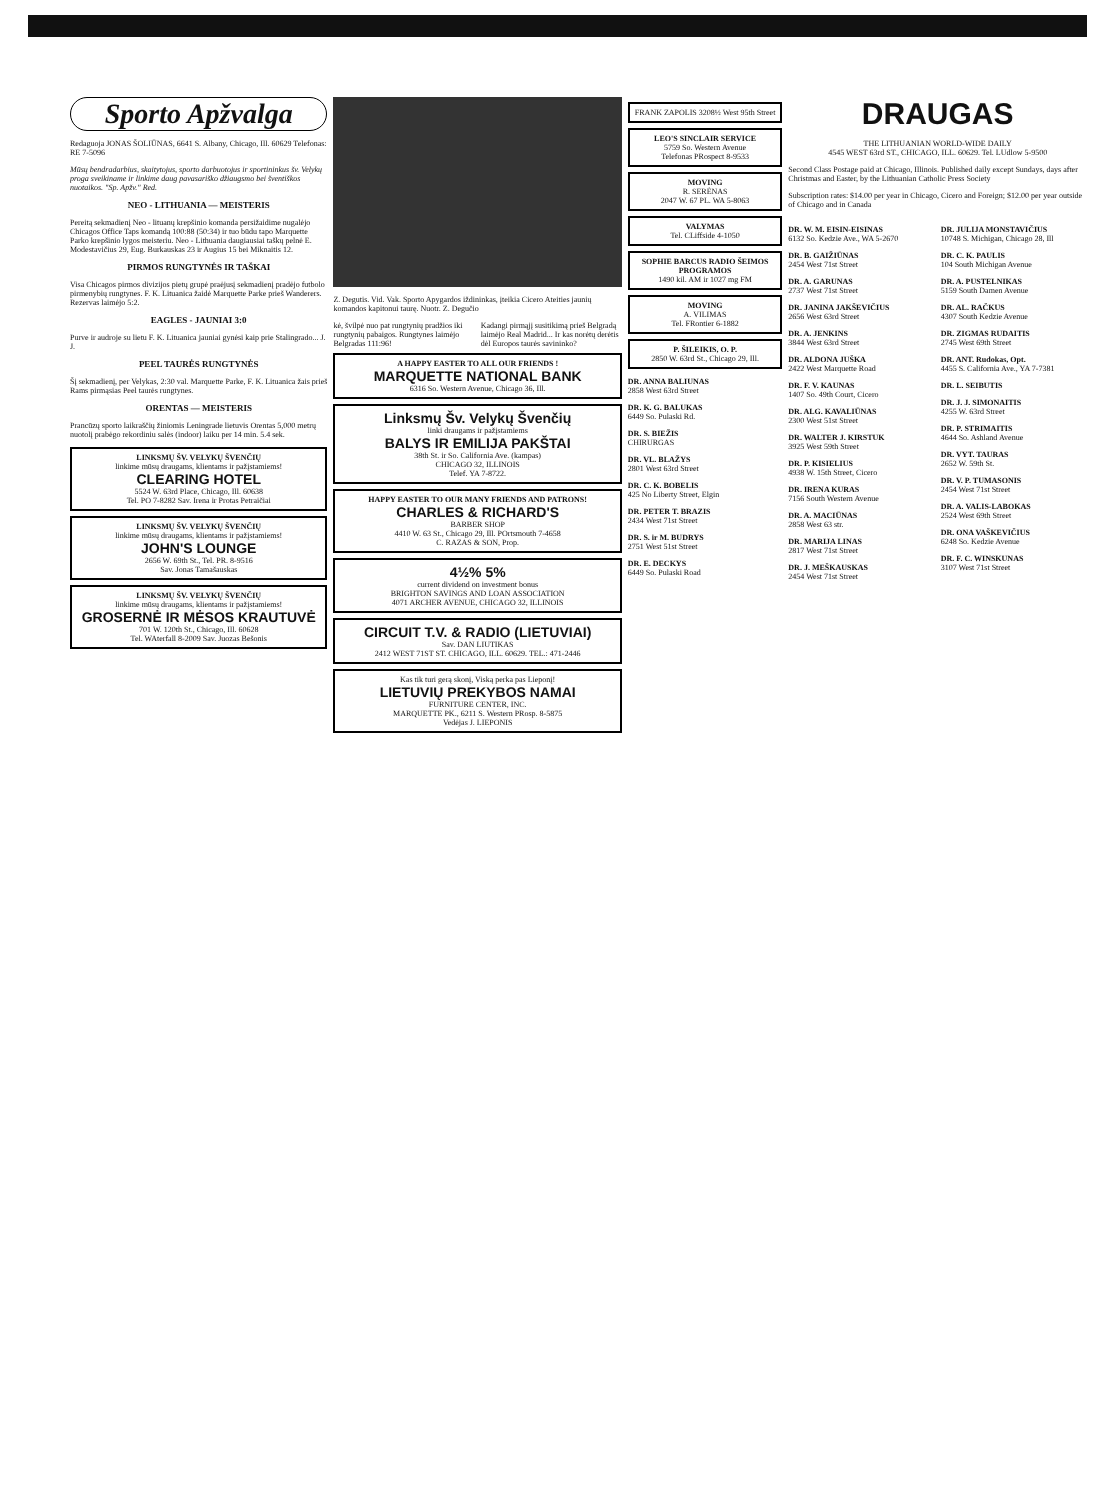Sporto Apžvalga
Redaguoja JONAS ŠOLIŪNAS, 6641 S. Albany, Chicago, Ill. 60629 Telefonas: RE 7-5096
Mūsų bendradarbius, skaitytojus, sporto darbuotojus ir sportininkus šv. Velykų proga sveikiname ir linkime daug pavasariško džiaugsmo bei šventiškos nuotaikos. "Sp. Apžv." Red.
NEO - LITHUANIA — MEISTERIS
Pereitą sekmadienį Neo - lituanų krepšinio komanda persižaidime nugalėjo Chicagos Office Taps komandą 100:88 (50:34) ir tuo būdu tapo Marquette Parko krepšinio lygos meisteriu. Neo - Lithuania daugiausiai taškų pelnė E. Modestavičius 29, Eug. Burkauskas 23 ir Augius 15 bei Miknaitis 12.
PIRMOS RUNGTYNĖS IR TAŠKAI
Visa Chicagos pirmos divizijos pietų grupė praėjusį sekmadienį pradėjo futbolo pirmenybių rungtynes. F. K. Lituanica žaidė Marquette Parke prieš Wanderers. Rezervas laimėjo 5:2.
EAGLES - JAUNIAI 3:0
Purve ir audroje su lietu F. K. Lituanica jauniai gynėsi kaip prie Stalingrado... J. J.
PEEL TAURĖS RUNGTYNĖS
Šį sekmadienį, per Velykas, 2:30 val. Marquette Parke, F. K. Lituanica žais prieš Rams pirmąsias Peel taurės rungtynes.
ORENTAS — MEISTERIS
Prancūzų sporto laikraščių žiniomis Leningrade lietuvis Orentas 5,000 metrų nuotolį prabėgo rekordiniu salės (indoor) laiku per 14 min. 5.4 sek.
LINKSMŲ ŠV. VELYKŲ ŠVENČIŲ
linkime mūsų draugams, klientams ir pažįstamiems!
CLEARING HOTEL
5524 W. 63rd Place, Chicago, Ill. 60638
Tel. PO 7-8282 Sav. Irena ir Protas Petraičiai
LINKSMŲ ŠV. VELYKŲ ŠVENČIŲ
linkime mūsų draugams, klientams ir pažįstamiems!
JOHN'S LOUNGE
2656 W. 69th St., Tel. PR. 8-9516
Sav. Jonas Tamašauskas
LINKSMŲ ŠV. VELYKŲ ŠVENČIŲ
linkime mūsų draugams, klientams ir pažįstamiems!
GROSERNĖ IR MĖSOS KRAUTUVĖ
701 W. 120th St., Chicago, Ill. 60628
Tel. WAterfall 8-2009 Sav. Juozas Bešonis
Z. Degutis. Vid. Vak. Sporto Apygardos iždininkas, įteikia Cicero Ateities jaunių komandos kapitonui taurę. Nuotr. Z. Degučio
kė, švilpė nuo pat rungtynių pradžios iki rungtynių pabaigos. Rungtynes laimėjo Belgradas 111:96!
Kadangi pirmąjį susitikimą prieš Belgradą laimėjo Real Madrid... Ir kas norėtų derėtis dėl Europos taurės savininko?
A HAPPY EASTER TO ALL OUR FRIENDS !
MARQUETTE NATIONAL BANK
6316 So. Western Avenue, Chicago 36, Ill.
Linksmų Šv. Velykų Švenčių
linki draugams ir pažįstamiems
BALYS IR EMILIJA PAKŠTAI
38th St. ir So. California Ave. (kampas)
CHICAGO 32, ILLINOIS
Telef. YA 7-8722.
HAPPY EASTER TO OUR MANY FRIENDS AND PATRONS!
CHARLES & RICHARD'S
BARBER SHOP
4410 W. 63 St., Chicago 29, Ill. POrtsmouth 7-4658
C. RAZAS & SON, Prop.
4½% 5%
current dividend on investment bonus
BRIGHTON SAVINGS AND LOAN ASSOCIATION
4071 ARCHER AVENUE, CHICAGO 32, ILLINOIS
CIRCUIT T.V. & RADIO (LIETUVIAI)
Sav. DAN LIUTIKAS
2412 WEST 71ST ST. CHICAGO, ILL. 60629. TEL.: 471-2446
Kas tik turi gerą skonį, Viską perka pas Lieponį!
LIETUVIŲ PREKYBOS NAMAI
FURNITURE CENTER, INC.
MARQUETTE PK., 6211 S. Western PRosp. 8-5875
Vedėjas J. LIEPONIS
FRANK ZAPOLIS 3208½ West 95th Street
LEO'S SINCLAIR SERVICE
5759 So. Western Avenue
Telefonas PRospect 8-9533
MOVING
R. SERĖNAS
2047 W. 67 PL. WA 5-8063
VALYMAS
Tel. CLiffside 4-1050
SOPHIE BARCUS RADIO ŠEIMOS PROGRAMOS
1490 kil. AM ir 1027 mg FM
MOVING
A. VILIMAS
Tel. FRontier 6-1882
P. ŠILEIKIS, O. P.
2850 W. 63rd St., Chicago 29, Ill.
DR. ANNA BALIUNAS
2858 West 63rd Street
DR. K. G. BALUKAS
6449 So. Pulaski Rd.
DR. S. BIEŽIS
CHIRURGAS
DR. VL. BLAŽYS
2801 West 63rd Street
DR. C. K. BOBELIS
425 No Liberty Street, Elgin
DR. PETER T. BRAZIS
2434 West 71st Street
DR. S. ir M. BUDRYS
2751 West 51st Street
DR. E. DECKYS
6449 So. Pulaski Road
DRAUGAS
THE LITHUANIAN WORLD-WIDE DAILY
4545 WEST 63rd ST., CHICAGO, ILL. 60629. Tel. LUdlow 5-9500
Second Class Postage paid at Chicago, Illinois. Published daily except Sundays, days after Christmas and Easter, by the Lithuanian Catholic Press Society
Subscription rates: $14.00 per year in Chicago, Cicero and Foreign; $12.00 per year outside of Chicago and in Canada
DR. W. M. EISIN-EISINAS
6132 So. Kedzie Ave., WA 5-2670
DR. B. GAIŽIŪNAS
2454 West 71st Street
DR. A. GARUNAS
2737 West 71st Street
DR. JANINA JAKŠEVIČIUS
2656 West 63rd Street
DR. A. JENKINS
3844 West 63rd Street
DR. ALDONA JUŠKA
2422 West Marquette Road
DR. F. V. KAUNAS
1407 So. 49th Court, Cicero
DR. ALG. KAVALIŪNAS
2300 West 51st Street
DR. WALTER J. KIRSTUK
3925 West 59th Street
DR. P. KISIELIUS
4938 W. 15th Street, Cicero
DR. IRENA KURAS
7156 South Western Avenue
DR. A. MACIŪNAS
2858 West 63 str.
DR. MARIJA LINAS
2817 West 71st Street
DR. J. MEŠKAUSKAS
2454 West 71st Street
DR. JULIJA MONSTAVIČIUS
10748 S. Michigan, Chicago 28, Ill
DR. C. K. PAULIS
104 South Michigan Avenue
DR. A. PUSTELNIKAS
5159 South Damen Avenue
DR. AL. RAČKUS
4307 South Kedzie Avenue
DR. ZIGMAS RUDAITIS
2745 West 69th Street
DR. ANT. Rudokas, Opt.
4455 S. California Ave., YA 7-7381
DR. L. SEIBUTIS
DR. J. J. SIMONAITIS
4255 W. 63rd Street
DR. P. STRIMAITIS
4644 So. Ashland Avenue
DR. VYT. TAURAS
2652 W. 59th St.
DR. V. P. TUMASONIS
2454 West 71st Street
DR. A. VALIS-LABOKAS
2524 West 69th Street
DR. ONA VAŠKEVIČIUS
6248 So. Kedzie Avenue
DR. F. C. WINSKUNAS
3107 West 71st Street